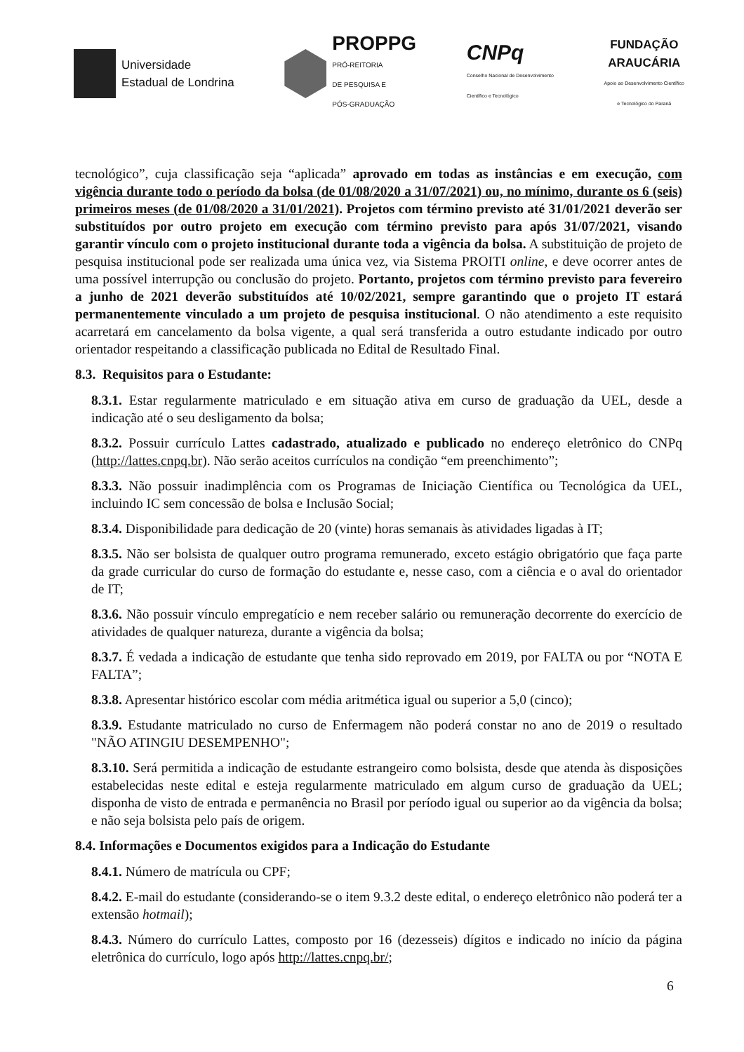Universidade
Estadual de Londrina
PROPPG
PRÓ-REITORIA
DE PESQUISA E
PÓS-GRADUAÇÃO
CNPq
Conselho Nacional de Desenvolvimento
Científico e Tecnológico
FUNDAÇÃO
ARAUCÁRIA
Apoio ao Desenvolvimento Científico
e Tecnológico do Paraná
tecnológico”, cuja classificação seja “aplicada” aprovado em todas as instâncias e em execução, com vigência durante todo o período da bolsa (de 01/08/2020 a 31/07/2021) ou, no mínimo, durante os 6 (seis) primeiros meses (de 01/08/2020 a 31/01/2021). Projetos com término previsto até 31/01/2021 deverão ser substituídos por outro projeto em execução com término previsto para após 31/07/2021, visando garantir vínculo com o projeto institucional durante toda a vigência da bolsa. A substituição de projeto de pesquisa institucional pode ser realizada uma única vez, via Sistema PROITI online, e deve ocorrer antes de uma possível interrupção ou conclusão do projeto. Portanto, projetos com término previsto para fevereiro a junho de 2021 deverão substituídos até 10/02/2021, sempre garantindo que o projeto IT estará permanentemente vinculado a um projeto de pesquisa institucional. O não atendimento a este requisito acarretará em cancelamento da bolsa vigente, a qual será transferida a outro estudante indicado por outro orientador respeitando a classificação publicada no Edital de Resultado Final.
8.3. Requisitos para o Estudante:
8.3.1. Estar regularmente matriculado e em situação ativa em curso de graduação da UEL, desde a indicação até o seu desligamento da bolsa;
8.3.2. Possuir currículo Lattes cadastrado, atualizado e publicado no endereço eletrônico do CNPq (http://lattes.cnpq.br). Não serão aceitos currículos na condição “em preenchimento”;
8.3.3. Não possuir inadimplência com os Programas de Iniciação Científica ou Tecnológica da UEL, incluindo IC sem concessão de bolsa e Inclusão Social;
8.3.4. Disponibilidade para dedicação de 20 (vinte) horas semanais às atividades ligadas à IT;
8.3.5. Não ser bolsista de qualquer outro programa remunerado, exceto estágio obrigatório que faça parte da grade curricular do curso de formação do estudante e, nesse caso, com a ciência e o aval do orientador de IT;
8.3.6. Não possuir vínculo empregatício e nem receber salário ou remuneração decorrente do exercício de atividades de qualquer natureza, durante a vigência da bolsa;
8.3.7. É vedada a indicação de estudante que tenha sido reprovado em 2019, por FALTA ou por “NOTA E FALTA”;
8.3.8. Apresentar histórico escolar com média aritmética igual ou superior a 5,0 (cinco);
8.3.9. Estudante matriculado no curso de Enfermagem não poderá constar no ano de 2019 o resultado "NÃO ATINGIU DESEMPENHO";
8.3.10. Será permitida a indicação de estudante estrangeiro como bolsista, desde que atenda às disposições estabelecidas neste edital e esteja regularmente matriculado em algum curso de graduação da UEL; disponha de visto de entrada e permanência no Brasil por período igual ou superior ao da vigência da bolsa; e não seja bolsista pelo país de origem.
8.4. Informações e Documentos exigidos para a Indicação do Estudante
8.4.1. Número de matrícula ou CPF;
8.4.2. E-mail do estudante (considerando-se o item 9.3.2 deste edital, o endereço eletrônico não poderá ter a extensão hotmail);
8.4.3. Número do currículo Lattes, composto por 16 (dezesseis) dígitos e indicado no início da página eletrônica do currículo, logo após http://lattes.cnpq.br/;
6